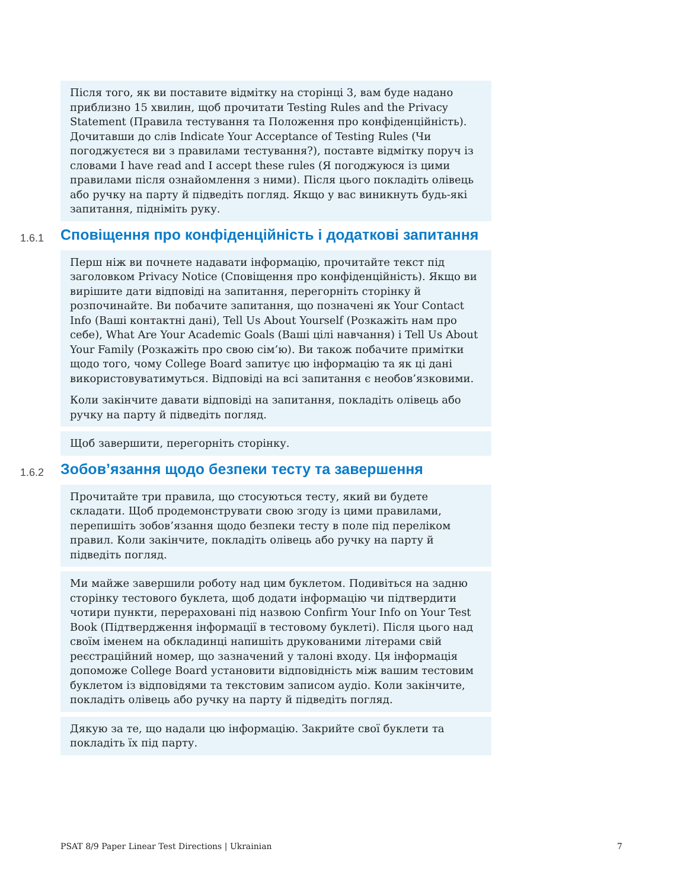Після того, як ви поставите відмітку на сторінці 3, вам буде надано приблизно 15 хвилин, щоб прочитати Testing Rules and the Privacy Statement (Правила тестування та Положення про конфіденційність). Дочитавши до слів Indicate Your Acceptance of Testing Rules (Чи погоджуєтеся ви з правилами тестування?), поставте відмітку поруч із словами I have read and I accept these rules (Я погоджуюся із цими правилами після ознайомлення з ними). Після цього покладіть олівець або ручку на парту й підведіть погляд. Якщо у вас виникнуть будь-які запитання, підніміть руку.
1.6.1 Сповіщення про конфіденційність і додаткові запитання
Перш ніж ви почнете надавати інформацію, прочитайте текст під заголовком Privacy Notice (Сповіщення про конфіденційність). Якщо ви вирішите дати відповіді на запитання, перегорніть сторінку й розпочинайте. Ви побачите запитання, що позначені як Your Contact Info (Ваші контактні дані), Tell Us About Yourself (Розкажіть нам про себе), What Are Your Academic Goals (Ваші цілі навчання) і Tell Us About Your Family (Розкажіть про свою сім’ю). Ви також побачите примітки щодо того, чому College Board запитує цю інформацію та як ці дані використовуватимуться. Відповіді на всі запитання є необов’язковими.
Коли закінчите давати відповіді на запитання, покладіть олівець або ручку на парту й підведіть погляд.
Щоб завершити, перегорніть сторінку.
1.6.2 Зобов’язання щодо безпеки тесту та завершення
Прочитайте три правила, що стосуються тесту, який ви будете складати. Щоб продемонструвати свою згоду із цими правилами, перепишіть зобов’язання щодо безпеки тесту в поле під переліком правил. Коли закінчите, покладіть олівець або ручку на парту й підведіть погляд.
Ми майже завершили роботу над цим буклетом. Подивіться на задню сторінку тестового буклета, щоб додати інформацію чи підтвердити чотири пункти, перераховані під назвою Confirm Your Info on Your Test Book (Підтвердження інформації в тестовому буклеті). Після цього над своїм іменем на обкладинці напишіть друкованими літерами свій реєстраційний номер, що зазначений у талоні входу. Ця інформація допоможе College Board установити відповідність між вашим тестовим буклетом із відповідями та текстовим записом аудіо. Коли закінчите, покладіть олівець або ручку на парту й підведіть погляд.
Дякую за те, що надали цю інформацію. Закрийте свої буклети та покладіть їх під парту.
PSAT 8/9 Paper Linear Test Directions | Ukrainian 7